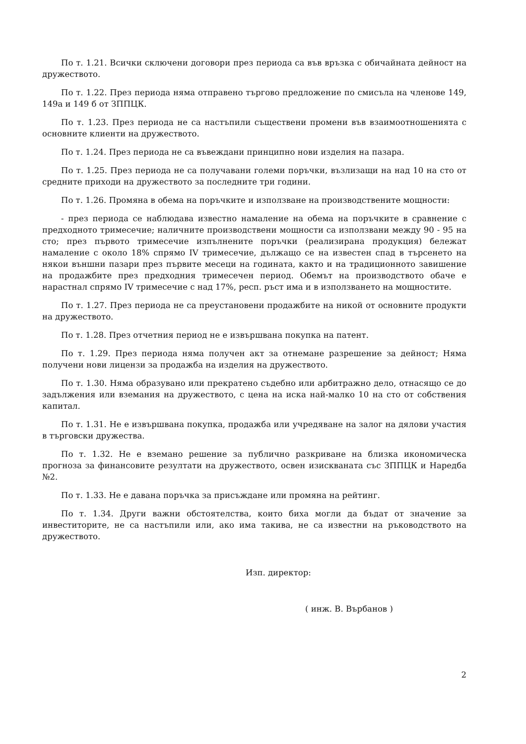По т. 1.21. Всички сключени договори през периода са във връзка с обичайната дейност на дружеството.
По т. 1.22. През периода няма отправено търгово предложение по смисъла на членове 149, 149а и 149 б от ЗППЦК.
По т. 1.23. През периода не са настъпили съществени промени във взаимоотношенията с основните клиенти на дружеството.
По т. 1.24. През периода не са въвеждани принципно нови изделия на пазара.
По т. 1.25. През периода не са получавани големи поръчки, възлизащи на над 10 на сто от средните приходи на дружеството за последните три години.
По т. 1.26. Промяна в обема на поръчките и използване на производствените мощности:
- през периода се наблюдава известно намаление на обема на поръчките в сравнение с предходното тримесечие; наличните производствени мощности са използвани между 90 - 95 на сто; през първото тримесечие изпълнените поръчки (реализирана продукция) бележат намаление с около 18% спрямо IV тримесечие, дължащо се на известен спад в търсенето на някои външни пазари през първите месеци на годината, както и на традиционното завишение на продажбите през предходния тримесечен период. Обемът на производството обаче е нарастнал спрямо IV тримесечие с над 17%, респ. ръст има и в използването на мощностите.
По т. 1.27. През периода не са преустановени продажбите на никой от основните продукти на дружеството.
По т. 1.28. През отчетния период не е извършвана покупка на патент.
По т. 1.29. През периода няма получен акт за отнемане разрешение за дейност; Няма получени нови лицензи за продажба на изделия на дружеството.
По т. 1.30. Няма образувано или прекратено съдебно или арбитражно дело, отнасящо се до задължения или вземания на дружеството, с цена на иска най-малко 10 на сто от собствения капитал.
По т. 1.31. Не е извършвана покупка, продажба или учредяване на залог на дялови участия в търговски дружества.
По т. 1.32. Не е вземано решение за публично разкриване на близка икономическа прогноза за финансовите резултати на дружеството, освен изискваната със ЗППЦК и Наредба №2.
По т. 1.33. Не е давана поръчка за присъждане или промяна на рейтинг.
По т. 1.34. Други важни обстоятелства, които биха могли да бъдат от значение за инвеститорите, не са настъпили или, ако има такива, не са известни на ръководството на дружеството.
Изп. директор:
( инж. В. Върбанов )
2